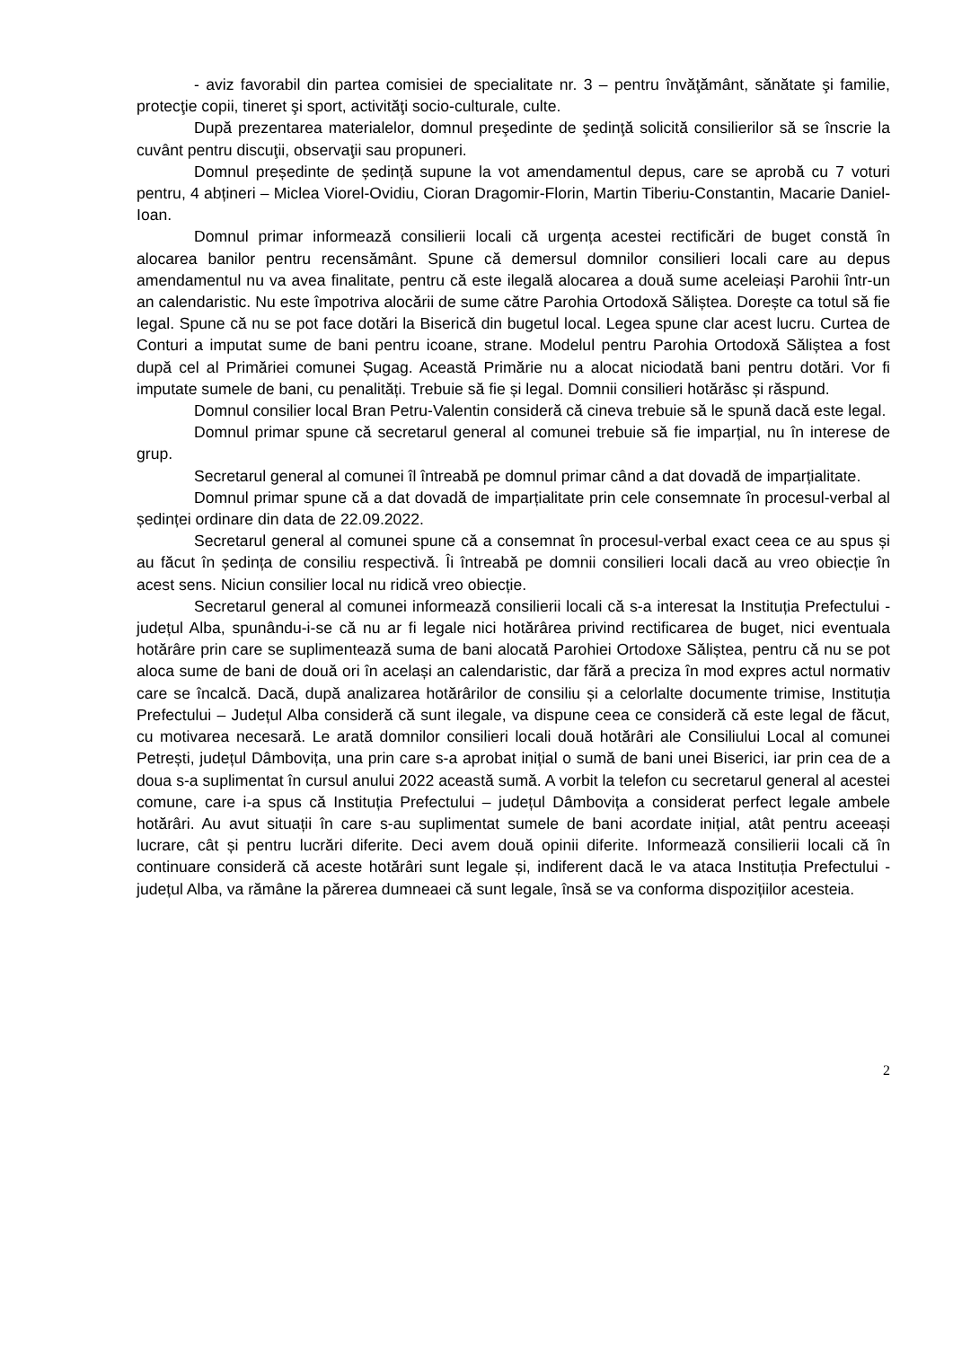- aviz favorabil din partea comisiei de specialitate nr. 3 – pentru învăţământ, sănătate şi familie, protecţie copii, tineret şi sport, activităţi socio-culturale, culte.
După prezentarea materialelor, domnul preşedinte de şedinţă solicită consilierilor să se înscrie la cuvânt pentru discuţii, observaţii sau propuneri.
Domnul președinte de ședință supune la vot amendamentul depus, care se aprobă cu 7 voturi pentru, 4 abțineri – Miclea Viorel-Ovidiu, Cioran Dragomir-Florin, Martin Tiberiu-Constantin, Macarie Daniel-Ioan.
Domnul primar informează consilierii locali că urgența acestei rectificări de buget constă în alocarea banilor pentru recensământ. Spune că demersul domnilor consilieri locali care au depus amendamentul nu va avea finalitate, pentru că este ilegală alocarea a două sume aceleiași Parohii într-un an calendaristic. Nu este împotriva alocării de sume către Parohia Ortodoxă Săliștea. Dorește ca totul să fie legal. Spune că nu se pot face dotări la Biserică din bugetul local. Legea spune clar acest lucru. Curtea de Conturi a imputat sume de bani pentru icoane, strane. Modelul pentru Parohia Ortodoxă Săliștea a fost după cel al Primăriei comunei Șugag. Această Primărie nu a alocat niciodată bani pentru dotări. Vor fi imputate sumele de bani, cu penalități. Trebuie să fie și legal. Domnii consilieri hotărăsc și răspund.
Domnul consilier local Bran Petru-Valentin consideră că cineva trebuie să le spună dacă este legal.
Domnul primar spune că secretarul general al comunei trebuie să fie imparțial, nu în interese de grup.
Secretarul general al comunei îl întreabă pe domnul primar când a dat dovadă de imparțialitate.
Domnul primar spune că a dat dovadă de imparțialitate prin cele consemnate în procesul-verbal al ședinței ordinare din data de 22.09.2022.
Secretarul general al comunei spune că a consemnat în procesul-verbal exact ceea ce au spus și au făcut în ședința de consiliu respectivă. Îi întreabă pe domnii consilieri locali dacă au vreo obiecție în acest sens. Niciun consilier local nu ridică vreo obiecție.
Secretarul general al comunei informează consilierii locali că s-a interesat la Instituția Prefectului - județul Alba, spunându-i-se că nu ar fi legale nici hotărârea privind rectificarea de buget, nici eventuala hotărâre prin care se suplimentează suma de bani alocată Parohiei Ortodoxe Săliștea, pentru că nu se pot aloca sume de bani de două ori în același an calendaristic, dar fără a preciza în mod expres actul normativ care se încalcă. Dacă, după analizarea hotărârilor de consiliu și a celorlalte documente trimise, Instituția Prefectului – Județul Alba consideră că sunt ilegale, va dispune ceea ce consideră că este legal de făcut, cu motivarea necesară. Le arată domnilor consilieri locali două hotărâri ale Consiliului Local al comunei Petrești, județul Dâmbovița, una prin care s-a aprobat inițial o sumă de bani unei Biserici, iar prin cea de a doua s-a suplimentat în cursul anului 2022 această sumă. A vorbit la telefon cu secretarul general al acestei comune, care i-a spus că Instituția Prefectului – județul Dâmbovița a considerat perfect legale ambele hotărâri. Au avut situații în care s-au suplimentat sumele de bani acordate inițial, atât pentru aceeași lucrare, cât și pentru lucrări diferite. Deci avem două opinii diferite. Informează consilierii locali că în continuare consideră că aceste hotărâri sunt legale și, indiferent dacă le va ataca Instituția Prefectului - județul Alba, va rămâne la părerea dumneaei că sunt legale, însă se va conforma dispozițiilor acesteia.
2